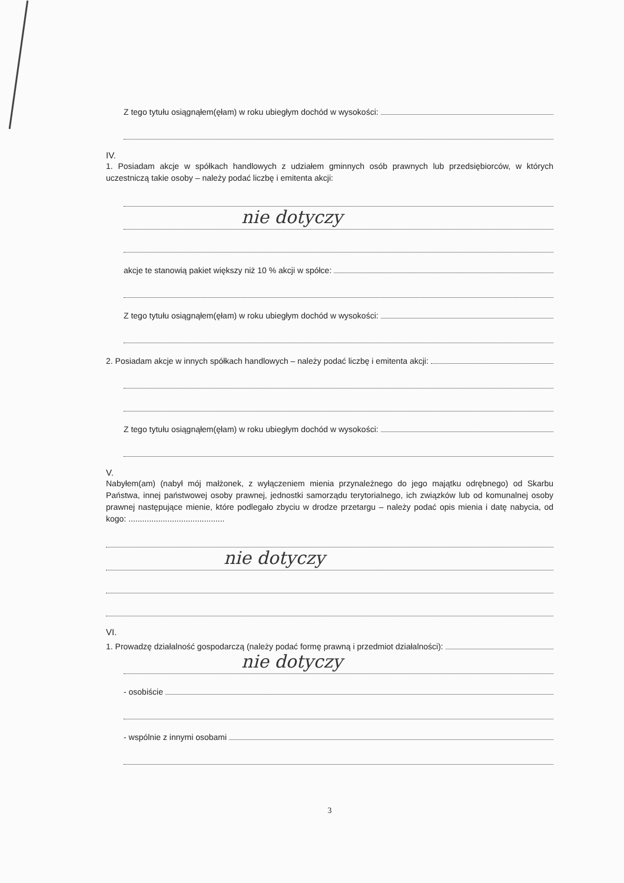Z tego tytułu osiągnąłem(ęłam) w roku ubiegłym dochód w wysokości:
IV.
1. Posiadam akcje w spółkach handlowych z udziałem gminnych osób prawnych lub przedsiębiorców, w których uczestniczą takie osoby – należy podać liczbę i emitenta akcji:
nie dotyczy
akcje te stanowią pakiet większy niż 10 % akcji w spółce:
Z tego tytułu osiągnąłem(ęłam) w roku ubiegłym dochód w wysokości:
2. Posiadam akcje w innych spółkach handlowych – należy podać liczbę i emitenta akcji:
Z tego tytułu osiągnąłem(ęłam) w roku ubiegłym dochód w wysokości:
V.
Nabyłem(am) (nabył mój małżonek, z wyłączeniem mienia przynależnego do jego majątku odrębnego) od Skarbu Państwa, innej państwowej osoby prawnej, jednostki samorządu terytorialnego, ich związków lub od komunalnej osoby prawnej następujące mienie, które podlegało zbyciu w drodze przetargu – należy podać opis mienia i datę nabycia, od kogo: ..........................................
nie dotyczy
VI.
1. Prowadzę działalność gospodarczą (należy podać formę prawną i przedmiot działalności):
nie dotyczy
- osobiście
- wspólnie z innymi osobami
3